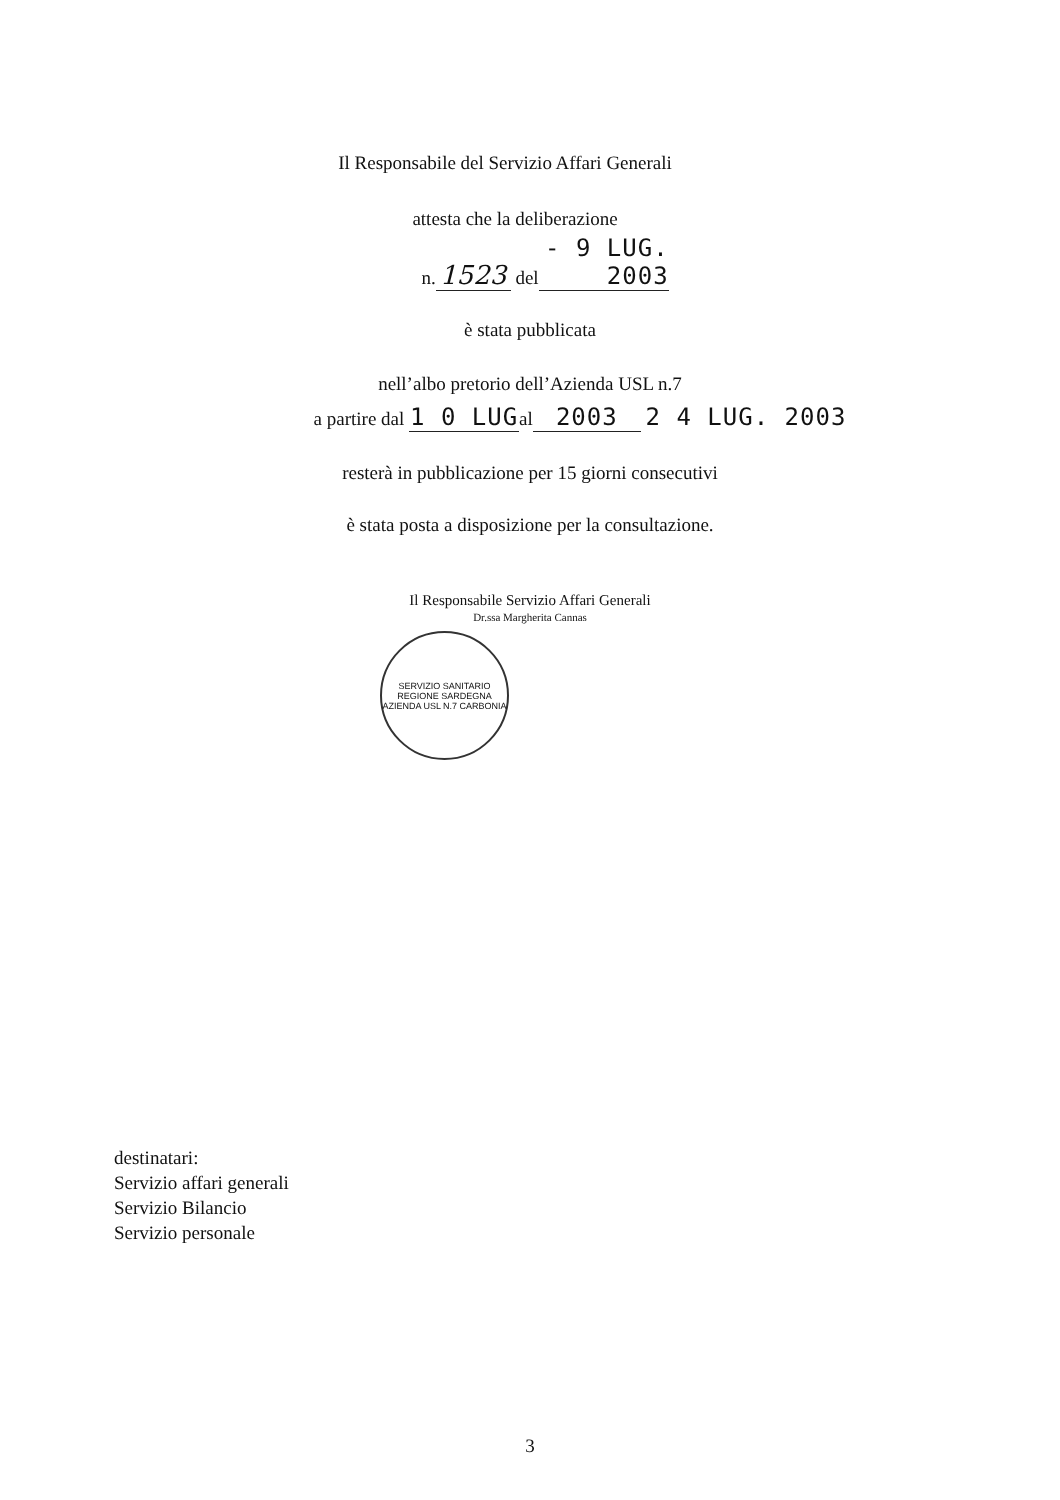Il Responsabile del Servizio Affari Generali
attesta che la deliberazione
n. 1523 del - 9 LUG. 2003
è stata pubblicata
nell’albo pretorio dell’Azienda USL n.7
a partire dal 1 0 LUG al 2003 2 4 LUG. 2003
resterà in pubblicazione per 15 giorni consecutivi
è stata posta a disposizione per la consultazione.
Il Responsabile Servizio Affari Generali
Dr.ssa Margherita Cannas
SERVIZIO SANITARIO REGIONE SARDEGNA
AZIENDA USL N.7 CARBONIA
destinatari:
Servizio affari generali
Servizio Bilancio
Servizio personale
3